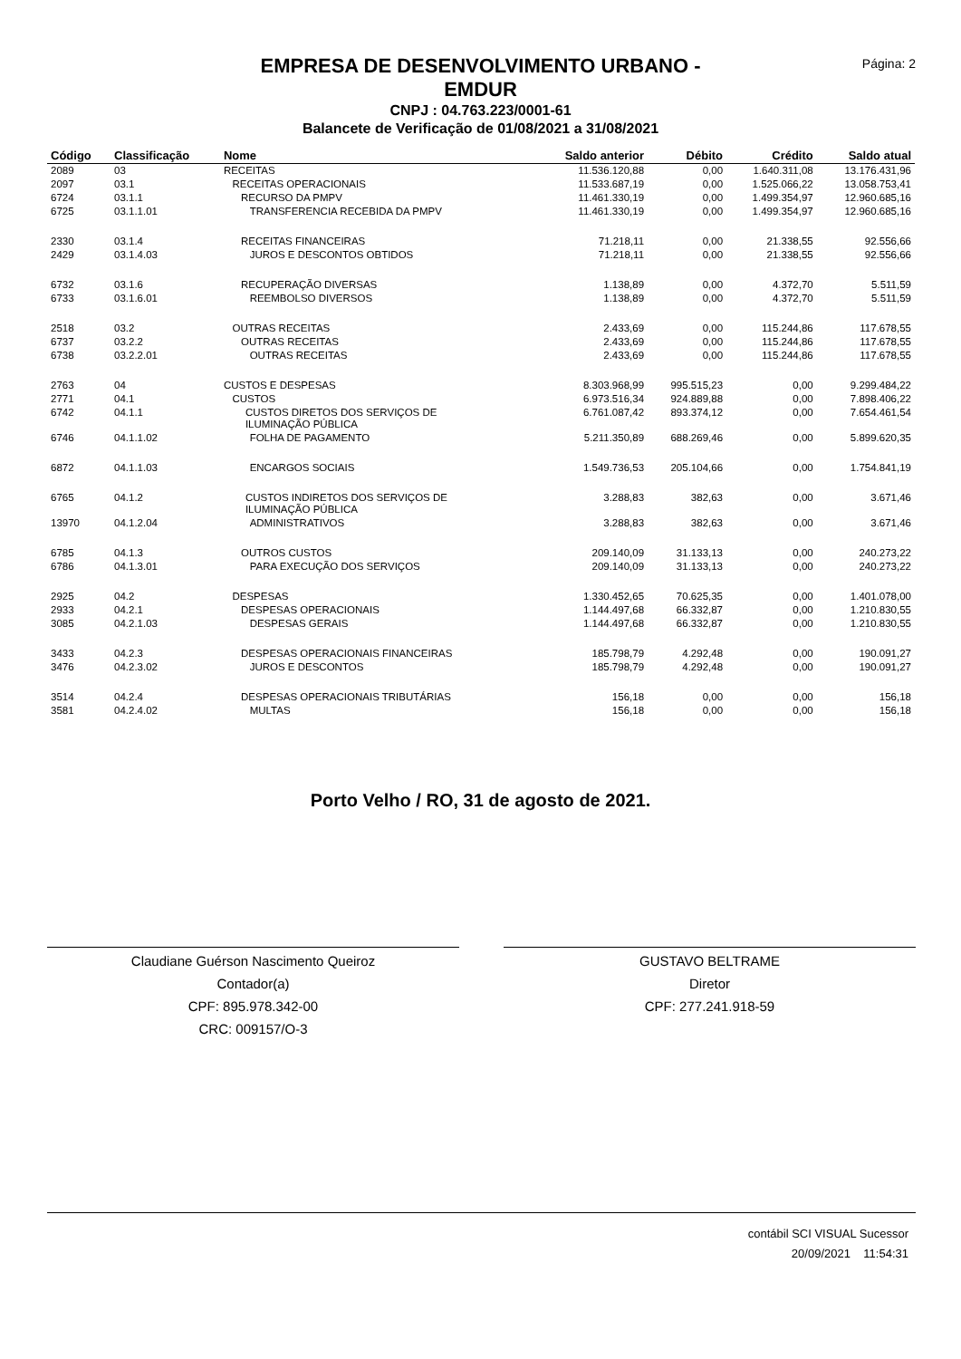Página: 2
EMPRESA DE DESENVOLVIMENTO URBANO -
EMDUR
CNPJ : 04.763.223/0001-61
Balancete de Verificação de 01/08/2021 a 31/08/2021
| Código | Classificação | Nome | Saldo anterior | Débito | Crédito | Saldo atual |
| --- | --- | --- | --- | --- | --- | --- |
| 2089 | 03 | RECEITAS | 11.536.120,88 | 0,00 | 1.640.311,08 | 13.176.431,96 |
| 2097 | 03.1 | RECEITAS OPERACIONAIS | 11.533.687,19 | 0,00 | 1.525.066,22 | 13.058.753,41 |
| 6724 | 03.1.1 | RECURSO DA PMPV | 11.461.330,19 | 0,00 | 1.499.354,97 | 12.960.685,16 |
| 6725 | 03.1.1.01 | TRANSFERENCIA RECEBIDA DA PMPV | 11.461.330,19 | 0,00 | 1.499.354,97 | 12.960.685,16 |
| 2330 | 03.1.4 | RECEITAS FINANCEIRAS | 71.218,11 | 0,00 | 21.338,55 | 92.556,66 |
| 2429 | 03.1.4.03 | JUROS E DESCONTOS OBTIDOS | 71.218,11 | 0,00 | 21.338,55 | 92.556,66 |
| 6732 | 03.1.6 | RECUPERAÇÃO DIVERSAS | 1.138,89 | 0,00 | 4.372,70 | 5.511,59 |
| 6733 | 03.1.6.01 | REEMBOLSO DIVERSOS | 1.138,89 | 0,00 | 4.372,70 | 5.511,59 |
| 2518 | 03.2 | OUTRAS RECEITAS | 2.433,69 | 0,00 | 115.244,86 | 117.678,55 |
| 6737 | 03.2.2 | OUTRAS RECEITAS | 2.433,69 | 0,00 | 115.244,86 | 117.678,55 |
| 6738 | 03.2.2.01 | OUTRAS RECEITAS | 2.433,69 | 0,00 | 115.244,86 | 117.678,55 |
| 2763 | 04 | CUSTOS E DESPESAS | 8.303.968,99 | 995.515,23 | 0,00 | 9.299.484,22 |
| 2771 | 04.1 | CUSTOS | 6.973.516,34 | 924.889,88 | 0,00 | 7.898.406,22 |
| 6742 | 04.1.1 | CUSTOS DIRETOS DOS SERVIÇOS DE ILUMINAÇÃO PÚBLICA | 6.761.087,42 | 893.374,12 | 0,00 | 7.654.461,54 |
| 6746 | 04.1.1.02 | FOLHA DE PAGAMENTO | 5.211.350,89 | 688.269,46 | 0,00 | 5.899.620,35 |
| 6872 | 04.1.1.03 | ENCARGOS SOCIAIS | 1.549.736,53 | 205.104,66 | 0,00 | 1.754.841,19 |
| 6765 | 04.1.2 | CUSTOS INDIRETOS DOS SERVIÇOS DE ILUMINAÇÃO PÚBLICA | 3.288,83 | 382,63 | 0,00 | 3.671,46 |
| 13970 | 04.1.2.04 | ADMINISTRATIVOS | 3.288,83 | 382,63 | 0,00 | 3.671,46 |
| 6785 | 04.1.3 | OUTROS CUSTOS | 209.140,09 | 31.133,13 | 0,00 | 240.273,22 |
| 6786 | 04.1.3.01 | PARA EXECUÇÃO DOS SERVIÇOS | 209.140,09 | 31.133,13 | 0,00 | 240.273,22 |
| 2925 | 04.2 | DESPESAS | 1.330.452,65 | 70.625,35 | 0,00 | 1.401.078,00 |
| 2933 | 04.2.1 | DESPESAS OPERACIONAIS | 1.144.497,68 | 66.332,87 | 0,00 | 1.210.830,55 |
| 3085 | 04.2.1.03 | DESPESAS GERAIS | 1.144.497,68 | 66.332,87 | 0,00 | 1.210.830,55 |
| 3433 | 04.2.3 | DESPESAS OPERACIONAIS FINANCEIRAS | 185.798,79 | 4.292,48 | 0,00 | 190.091,27 |
| 3476 | 04.2.3.02 | JUROS E DESCONTOS | 185.798,79 | 4.292,48 | 0,00 | 190.091,27 |
| 3514 | 04.2.4 | DESPESAS OPERACIONAIS TRIBUTÁRIAS | 156,18 | 0,00 | 0,00 | 156,18 |
| 3581 | 04.2.4.02 | MULTAS | 156,18 | 0,00 | 0,00 | 156,18 |
Porto Velho / RO, 31 de agosto de 2021.
Claudiane Guérson Nascimento Queiroz
Contador(a)
CPF: 895.978.342-00
CRC: 009157/O-3
GUSTAVO BELTRAME
Diretor
CPF: 277.241.918-59
contábil SCI VISUAL Sucessor
20/09/2021 11:54:31